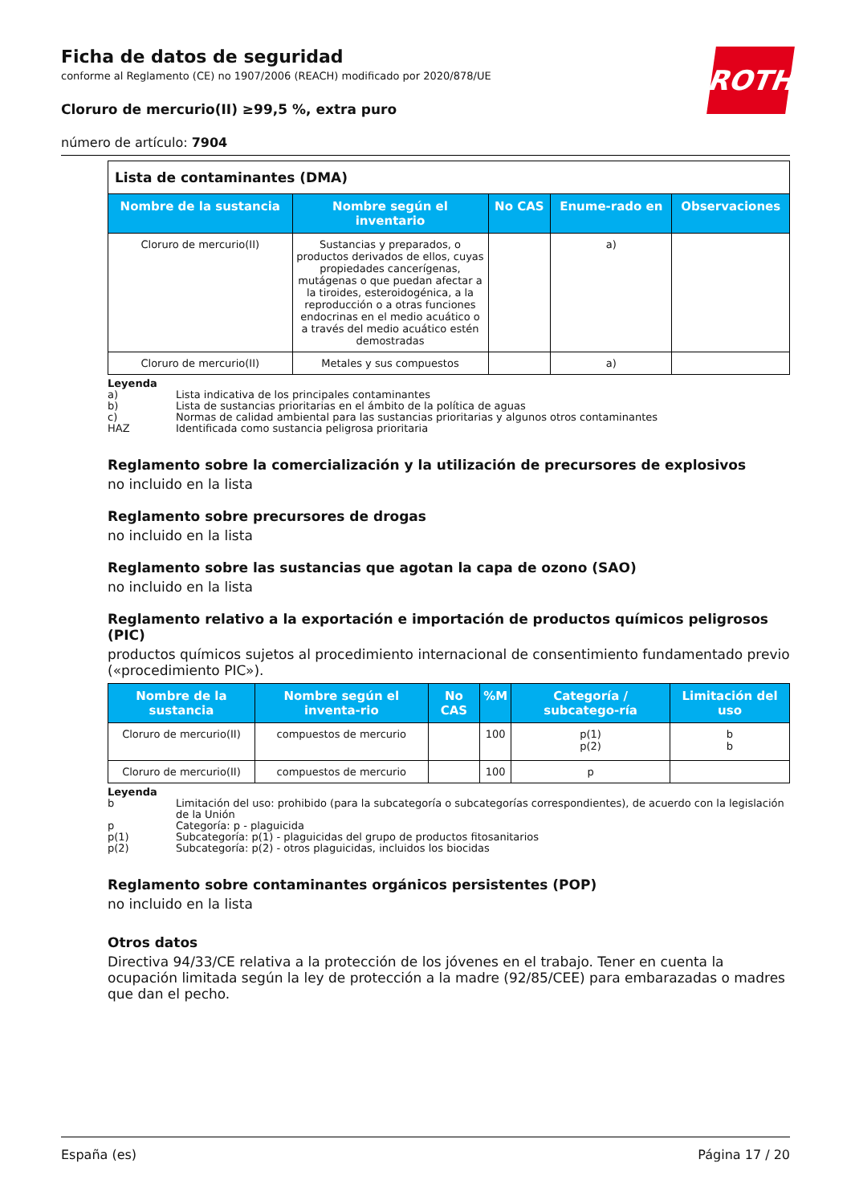ROTH
Ficha de datos de seguridad
conforme al Reglamento (CE) no 1907/2006 (REACH) modificado por 2020/878/UE
Cloruro de mercurio(II) ≥99,5 %, extra puro
número de artículo: 7904
| Lista de contaminantes (DMA) | | | | |
| Nombre de la sustancia | Nombre según el inventario | No CAS | Enume-rado en | Observaciones |
| Cloruro de mercurio(II) | Sustancias y preparados, o productos derivados de ellos, cuyas propiedades cancerígenas, mutágenas o que puedan afectar a la tiroides, esteroidogénica, a la reproducción o a otras funciones endocrinas en el medio acuático o a través del medio acuático estén demostradas | | a) | |
| Cloruro de mercurio(II) | Metales y sus compuestos | | a) | |
Leyenda
a) Lista indicativa de los principales contaminantes
b) Lista de sustancias prioritarias en el ámbito de la política de aguas
c) Normas de calidad ambiental para las sustancias prioritarias y algunos otros contaminantes
HAZ Identificada como sustancia peligrosa prioritaria
Reglamento sobre la comercialización y la utilización de precursores de explosivos
no incluido en la lista
Reglamento sobre precursores de drogas
no incluido en la lista
Reglamento sobre las sustancias que agotan la capa de ozono (SAO)
no incluido en la lista
Reglamento relativo a la exportación e importación de productos químicos peligrosos (PIC)
productos químicos sujetos al procedimiento internacional de consentimiento fundamentado previo («procedimiento PIC»).
| Nombre de la sustancia | Nombre según el inventa-rio | No CAS | %M | Categoría / subcatego-ría | Limitación del uso |
| --- | --- | --- | --- | --- | --- |
| Cloruro de mercurio(II) | compuestos de mercurio | | 100 | p(1) p(2) | b b |
| Cloruro de mercurio(II) | compuestos de mercurio | | 100 | p | |
Leyenda
b Limitación del uso: prohibido (para la subcategoría o subcategorías correspondientes), de acuerdo con la legislación de la Unión
p Categoría: p - plaguicida
p(1) Subcategoría: p(1) - plaguicidas del grupo de productos fitosanitarios
p(2) Subcategoría: p(2) - otros plaguicidas, incluidos los biocidas
Reglamento sobre contaminantes orgánicos persistentes (POP)
no incluido en la lista
Otros datos
Directiva 94/33/CE relativa a la protección de los jóvenes en el trabajo. Tener en cuenta la ocupación limitada según la ley de protección a la madre (92/85/CEE) para embarazadas o madres que dan el pecho.
España (es) Página 17 / 20